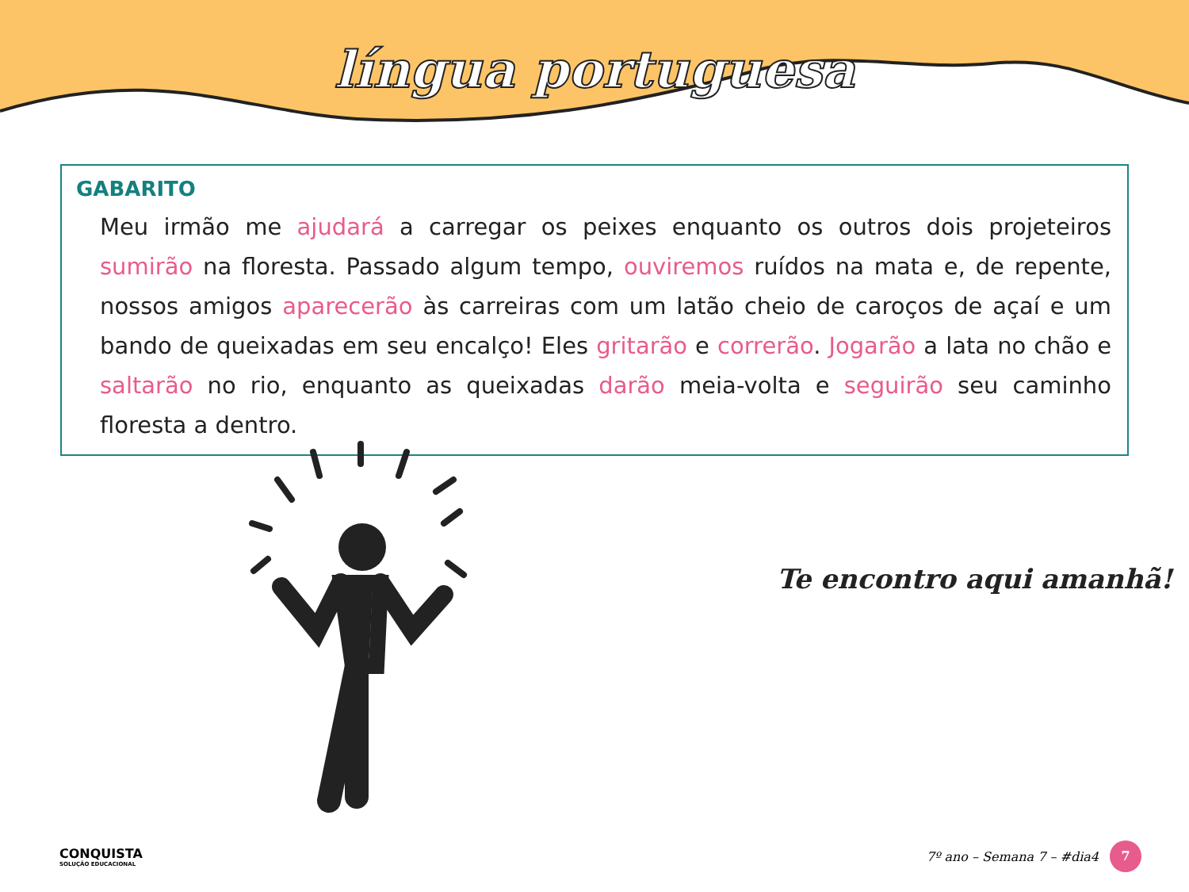língua portuguesa
GABARITO
Meu irmão me ajudará a carregar os peixes enquanto os outros dois projeteiros sumirão na floresta. Passado algum tempo, ouviremos ruídos na mata e, de repente, nossos amigos aparecerão às carreiras com um latão cheio de caroços de açaí e um bando de queixadas em seu encalço! Eles gritarão e correrão. Jogarão a lata no chão e saltarão no rio, enquanto as queixadas darão meia-volta e seguirão seu caminho floresta a dentro.
Te encontro aqui amanhã!
CONQUISTA
SOLUÇÃO EDUCACIONAL
7º ano – Semana 7 – #dia4 7